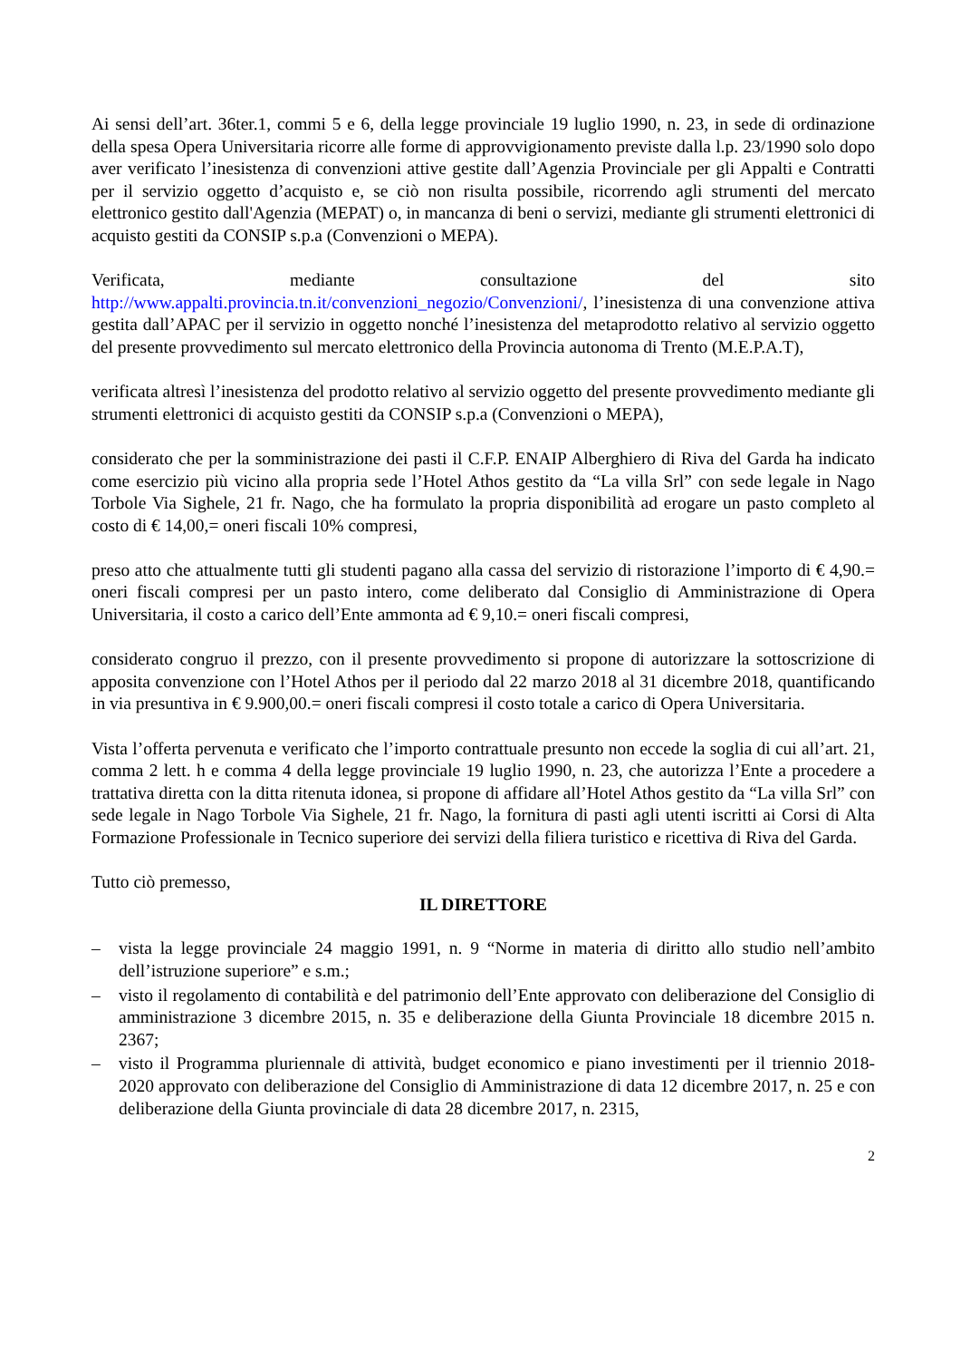Ai sensi dell’art. 36ter.1, commi 5 e 6, della legge provinciale 19 luglio 1990, n. 23, in sede di ordinazione della spesa Opera Universitaria ricorre alle forme di approvvigionamento previste dalla l.p. 23/1990 solo dopo aver verificato l’inesistenza di convenzioni attive gestite dall’Agenzia Provinciale per gli Appalti e Contratti per il servizio oggetto d’acquisto e, se ciò non risulta possibile, ricorrendo agli strumenti del mercato elettronico gestito dall'Agenzia (MEPAT) o, in mancanza di beni o servizi, mediante gli strumenti elettronici di acquisto gestiti da CONSIP s.p.a (Convenzioni o MEPA).
Verificata, mediante consultazione del sito http://www.appalti.provincia.tn.it/convenzioni_negozio/Convenzioni/, l’inesistenza di una convenzione attiva gestita dall’APAC per il servizio in oggetto nonché l’inesistenza del metaprodotto relativo al servizio oggetto del presente provvedimento sul mercato elettronico della Provincia autonoma di Trento (M.E.P.A.T),
verificata altresì l’inesistenza del prodotto relativo al servizio oggetto del presente provvedimento mediante gli strumenti elettronici di acquisto gestiti da CONSIP s.p.a (Convenzioni o MEPA),
considerato che per la somministrazione dei pasti il C.F.P. ENAIP Alberghiero di Riva del Garda ha indicato come esercizio più vicino alla propria sede l’Hotel Athos gestito da “La villa Srl” con sede legale in Nago Torbole Via Sighele, 21 fr. Nago, che ha formulato la propria disponibilità ad erogare un pasto completo al costo di € 14,00,= oneri fiscali 10% compresi,
preso atto che attualmente tutti gli studenti pagano alla cassa del servizio di ristorazione l’importo di € 4,90.= oneri fiscali compresi per un pasto intero, come deliberato dal Consiglio di Amministrazione di Opera Universitaria, il costo a carico dell’Ente ammonta ad € 9,10.= oneri fiscali compresi,
considerato congruo il prezzo, con il presente provvedimento si propone di autorizzare la sottoscrizione di apposita convenzione con l’Hotel Athos per il periodo dal 22 marzo 2018 al 31 dicembre 2018, quantificando in via presuntiva in € 9.900,00.= oneri fiscali compresi il costo totale a carico di Opera Universitaria.
Vista l’offerta pervenuta e verificato che l’importo contrattuale presunto non eccede la soglia di cui all’art. 21, comma 2 lett. h e comma 4 della legge provinciale 19 luglio 1990, n. 23, che autorizza l’Ente a procedere a trattativa diretta con la ditta ritenuta idonea, si propone di affidare all’Hotel Athos gestito da “La villa Srl” con sede legale in Nago Torbole Via Sighele, 21 fr. Nago, la fornitura di pasti agli utenti iscritti ai Corsi di Alta Formazione Professionale in Tecnico superiore dei servizi della filiera turistico e ricettiva di Riva del Garda.
Tutto ciò premesso,
IL DIRETTORE
– vista la legge provinciale 24 maggio 1991, n. 9 “Norme in materia di diritto allo studio nell’ambito dell’istruzione superiore” e s.m.;
– visto il regolamento di contabilità e del patrimonio dell’Ente approvato con deliberazione del Consiglio di amministrazione 3 dicembre 2015, n. 35 e deliberazione della Giunta Provinciale 18 dicembre 2015 n. 2367;
– visto il Programma pluriennale di attività, budget economico e piano investimenti per il triennio 2018-2020 approvato con deliberazione del Consiglio di Amministrazione di data 12 dicembre 2017, n. 25 e con deliberazione della Giunta provinciale di data 28 dicembre 2017, n. 2315,
2